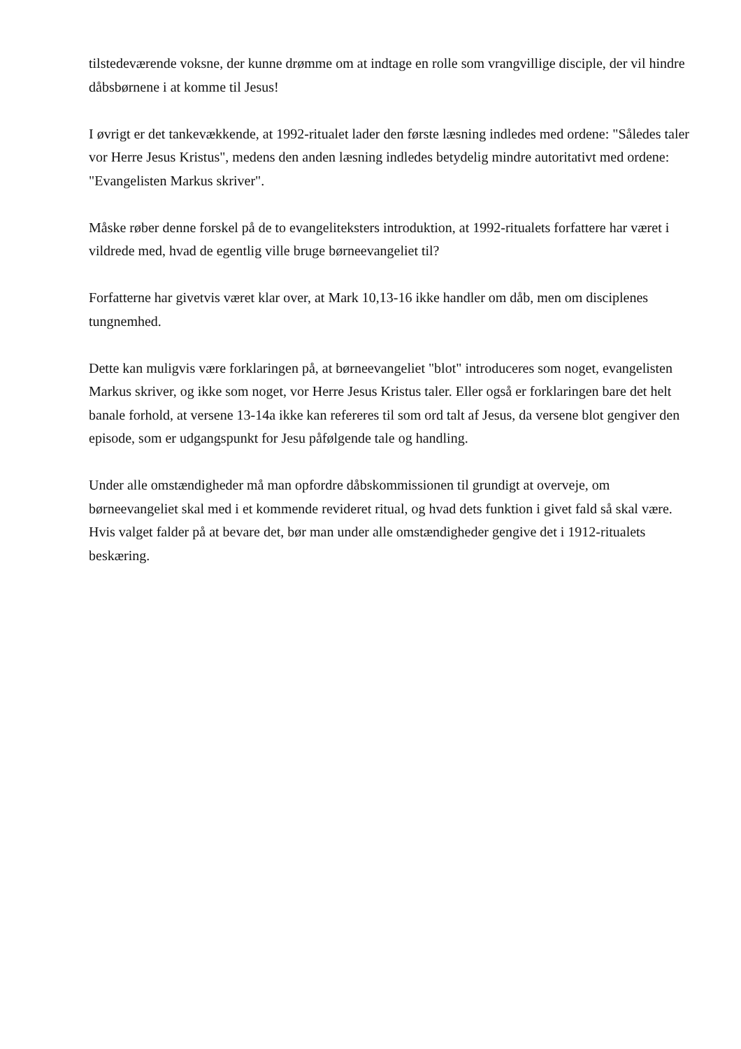tilstedeværende voksne, der kunne drømme om at indtage en rolle som vrangvillige disciple, der vil hindre dåbsbørnene i at komme til Jesus!
I øvrigt er det tankevækkende, at 1992-ritualet lader den første læsning indledes med ordene: "Således taler vor Herre Jesus Kristus", medens den anden læsning indledes betydelig mindre autoritativt med ordene: "Evangelisten Markus skriver".
Måske røber denne forskel på de to evangeliteksters introduktion, at 1992-ritualets forfattere har været i vildrede med, hvad de egentlig ville bruge børneevangeliet til?
Forfatterne har givetvis været klar over, at Mark 10,13-16 ikke handler om dåb, men om disciplenes tungnemhed.
Dette kan muligvis være forklaringen på, at børneevangeliet "blot" introduceres som noget, evangelisten Markus skriver, og ikke som noget, vor Herre Jesus Kristus taler. Eller også er forklaringen bare det helt banale forhold, at versene 13-14a ikke kan refereres til som ord talt af Jesus, da versene blot gengiver den episode, som er udgangspunkt for Jesu påfølgende tale og handling.
Under alle omstændigheder må man opfordre dåbskommissionen til grundigt at overveje, om børneevangeliet skal med i et kommende revideret ritual, og hvad dets funktion i givet fald så skal være. Hvis valget falder på at bevare det, bør man under alle omstændigheder gengive det i 1912-ritualets beskæring.